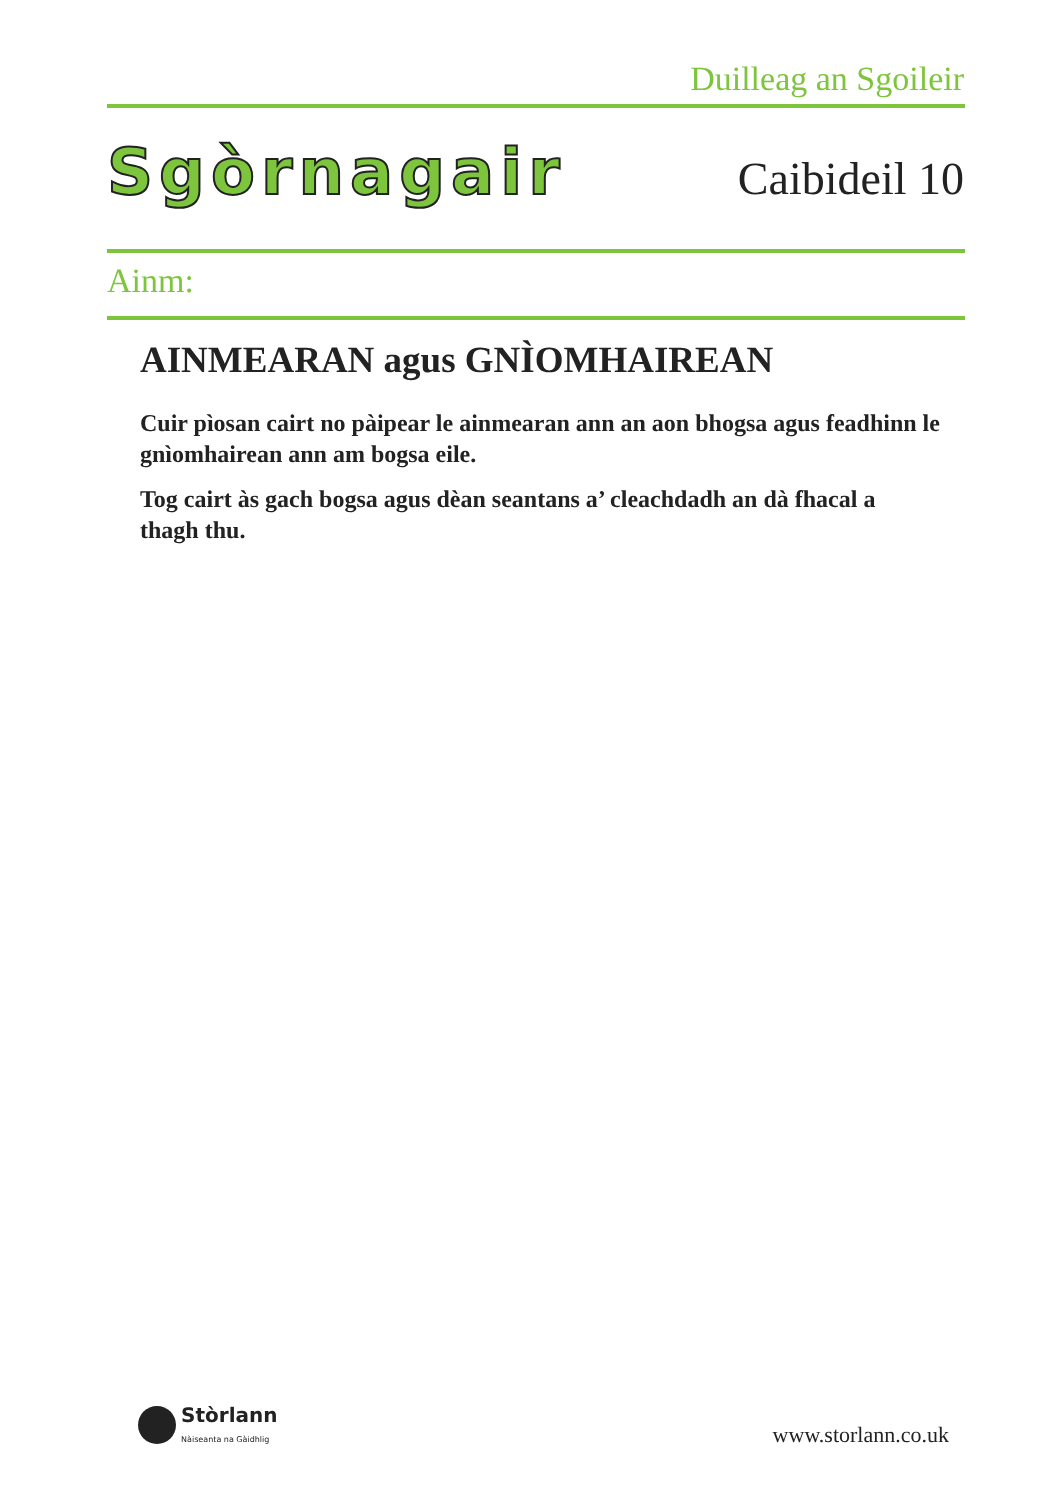Duilleag an Sgoileir
Sgòrnagair Caibideil 10
Ainm:
AINMEARAN agus GNÌOMHAIREAN
Cuir pìosan cairt no pàipear le ainmearan ann an aon bhogsa agus feadhinn le gnìomhairean ann am bogsa eile.
Tog cairt às gach bogsa agus dèan seantans a’ cleachdadh an dà fhacal a thagh thu.
Stòrlann
Nàiseanta na Gàidhlig
www.storlann.co.uk